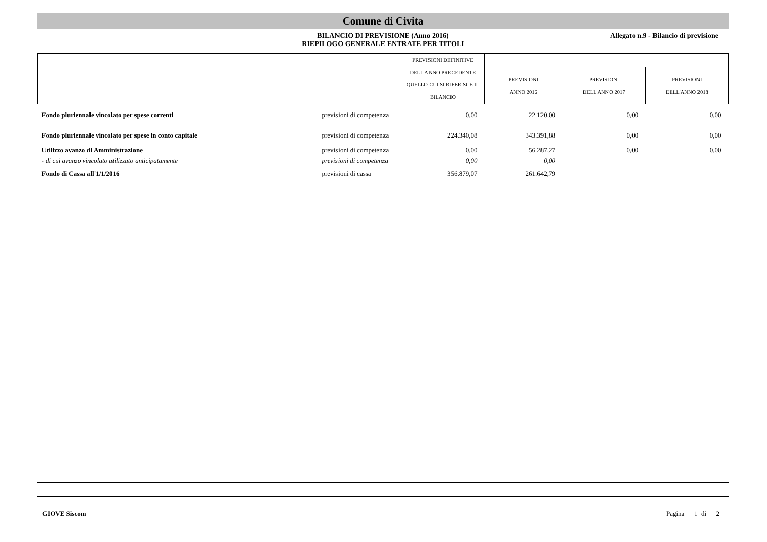Comune di Civita
BILANCIO DI PREVISIONE (Anno 2016)
RIEPILOGO GENERALE ENTRATE PER TITOLI
Allegato n.9 - Bilancio di previsione
| | | PREVISIONI DEFINITIVE DELL'ANNO PRECEDENTE QUELLO CUI SI RIFERISCE IL BILANCIO | | | |
| --- | --- | --- | --- | --- | --- |
| | | | PREVISIONI ANNO 2016 | PREVISIONI DELL'ANNO 2017 | PREVISIONI DELL'ANNO 2018 |
| Fondo pluriennale vincolato per spese correnti | previsioni di competenza | 0,00 | 22.120,00 | 0,00 | 0,00 |
| Fondo pluriennale vincolato per spese in conto capitale | previsioni di competenza | 224.340,08 | 343.391,88 | 0,00 | 0,00 |
| Utilizzo avanzo di Amministrazione | previsioni di competenza | 0,00 | 56.287,27 | 0,00 | 0,00 |
| - di cui avanzo vincolato utilizzato anticipatamente | previsioni di competenza | 0,00 | 0,00 | | |
| Fondo di Cassa all'1/1/2016 | previsioni di cassa | 356.879,07 | 261.642,79 | | |
GIOVE Siscom Pagina 1 di 2